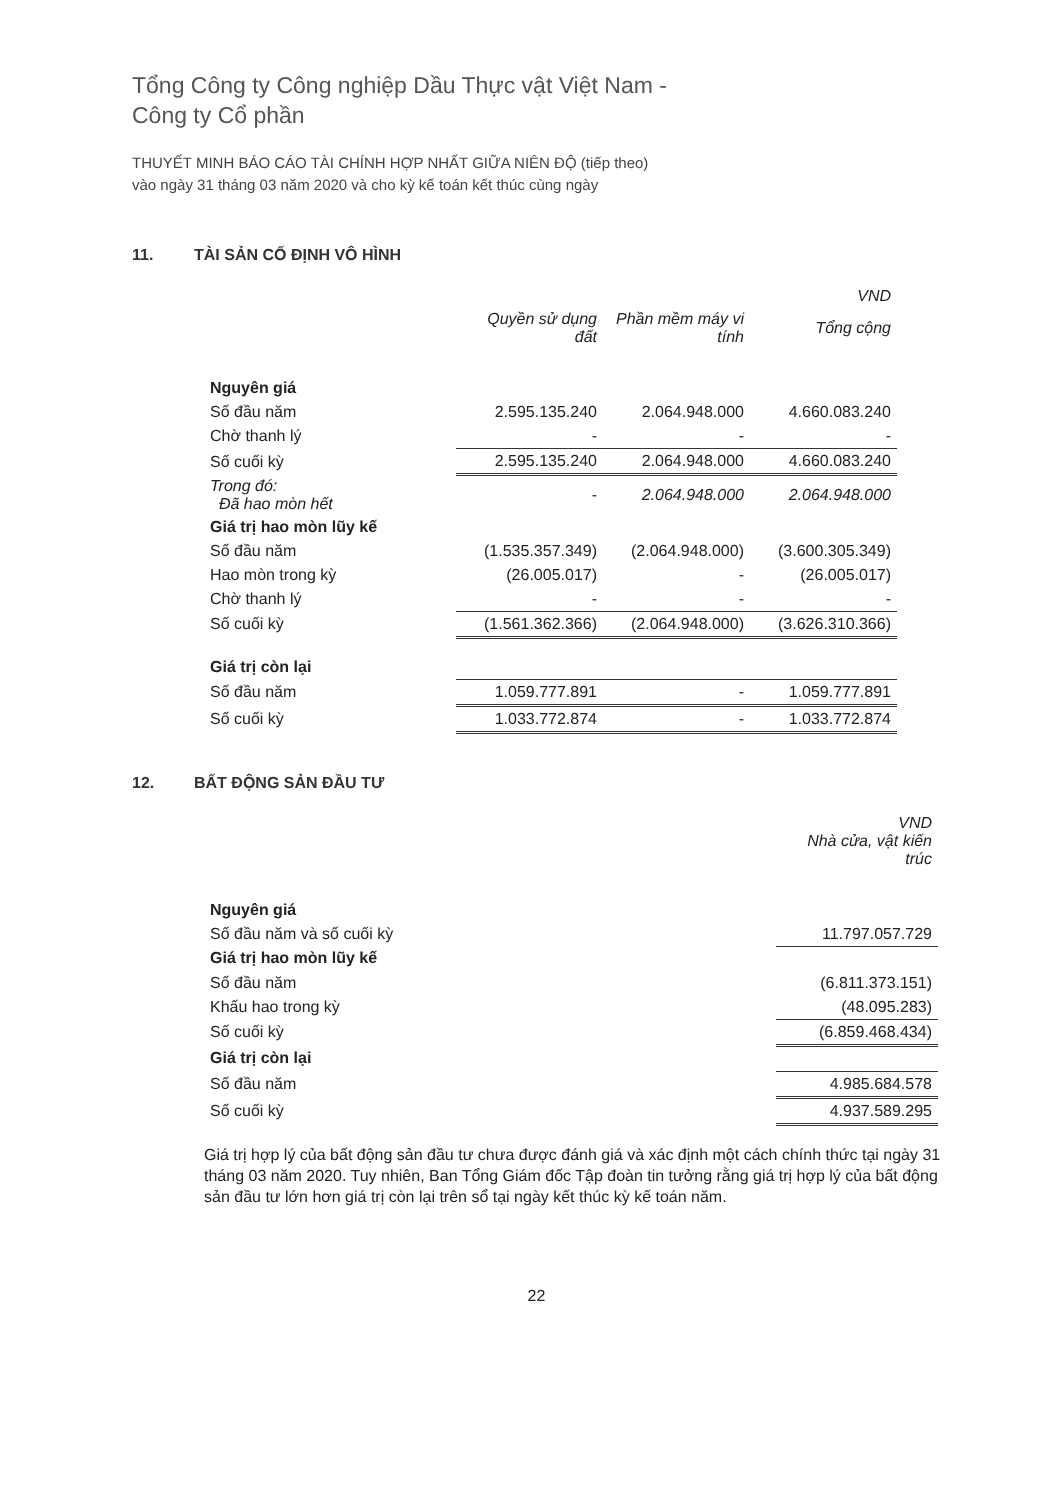Tổng Công ty Công nghiệp Dầu Thực vật Việt Nam -
Công ty Cổ phần
THUYẾT MINH BÁO CÁO TÀI CHÍNH HỢP NHẤT GIỮA NIÊN ĐỘ (tiếp theo)
vào ngày 31 tháng 03 năm 2020 và cho kỳ kế toán kết thúc cùng ngày
11. TÀI SẢN CỐ ĐỊNH VÔ HÌNH
| | | | VND |
| | Quyền sử dụng đất | Phần mềm máy vi tính | Tổng cộng |
| Nguyên giá | | | |
| Số đầu năm | 2.595.135.240 | 2.064.948.000 | 4.660.083.240 |
| Chờ thanh lý | - | - | - |
| Số cuối kỳ | 2.595.135.240 | 2.064.948.000 | 4.660.083.240 |
| Trong đó: Đã hao mòn hết | - | 2.064.948.000 | 2.064.948.000 |
| Giá trị hao mòn lũy kế | | | |
| Số đầu năm | (1.535.357.349) | (2.064.948.000) | (3.600.305.349) |
| Hao mòn trong kỳ | (26.005.017) | - | (26.005.017) |
| Chờ thanh lý | - | - | - |
| Số cuối kỳ | (1.561.362.366) | (2.064.948.000) | (3.626.310.366) |
| Giá trị còn lại | | | |
| Số đầu năm | 1.059.777.891 | - | 1.059.777.891 |
| Số cuối kỳ | 1.033.772.874 | - | 1.033.772.874 |
12. BẤT ĐỘNG SẢN ĐẦU TƯ
| | VND Nhà cửa, vật kiến trúc |
| Nguyên giá | |
| Số đầu năm và số cuối kỳ | 11.797.057.729 |
| Giá trị hao mòn lũy kế | |
| Số đầu năm | (6.811.373.151) |
| Khấu hao trong kỳ | (48.095.283) |
| Số cuối kỳ | (6.859.468.434) |
| Giá trị còn lại | |
| Số đầu năm | 4.985.684.578 |
| Số cuối kỳ | 4.937.589.295 |
Giá trị hợp lý của bất động sản đầu tư chưa được đánh giá và xác định một cách chính thức tại ngày 31 tháng 03 năm 2020. Tuy nhiên, Ban Tổng Giám đốc Tập đoàn tin tưởng rằng giá trị hợp lý của bất động sản đầu tư lớn hơn giá trị còn lại trên sổ tại ngày kết thúc kỳ kế toán năm.
22